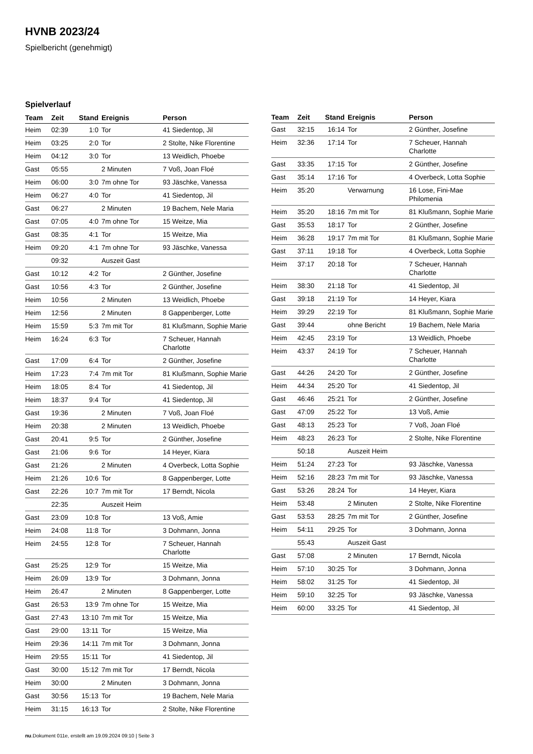HVNB 2023/24
Spielbericht (genehmigt)
Spielverlauf
| Team | Zeit | Stand | Ereignis | Person |
| --- | --- | --- | --- | --- |
| Heim | 02:39 | 1:0 | Tor | 41 Siedentop, Jil |
| Heim | 03:25 | 2:0 | Tor | 2 Stolte, Nike Florentine |
| Heim | 04:12 | 3:0 | Tor | 13 Weidlich, Phoebe |
| Gast | 05:55 | | 2 Minuten | 7 Voß, Joan Floé |
| Heim | 06:00 | 3:0 | 7m ohne Tor | 93 Jäschke, Vanessa |
| Heim | 06:27 | 4:0 | Tor | 41 Siedentop, Jil |
| Gast | 06:27 | | 2 Minuten | 19 Bachem, Nele Maria |
| Gast | 07:05 | 4:0 | 7m ohne Tor | 15 Weitze, Mia |
| Gast | 08:35 | 4:1 | Tor | 15 Weitze, Mia |
| Heim | 09:20 | 4:1 | 7m ohne Tor | 93 Jäschke, Vanessa |
| | 09:32 | | Auszeit Gast | |
| Gast | 10:12 | 4:2 | Tor | 2 Günther, Josefine |
| Gast | 10:56 | 4:3 | Tor | 2 Günther, Josefine |
| Heim | 10:56 | | 2 Minuten | 13 Weidlich, Phoebe |
| Heim | 12:56 | | 2 Minuten | 8 Gappenberger, Lotte |
| Heim | 15:59 | 5:3 | 7m mit Tor | 81 Klußmann, Sophie Marie |
| Heim | 16:24 | 6:3 | Tor | 7 Scheuer, Hannah Charlotte |
| Gast | 17:09 | 6:4 | Tor | 2 Günther, Josefine |
| Heim | 17:23 | 7:4 | 7m mit Tor | 81 Klußmann, Sophie Marie |
| Heim | 18:05 | 8:4 | Tor | 41 Siedentop, Jil |
| Heim | 18:37 | 9:4 | Tor | 41 Siedentop, Jil |
| Gast | 19:36 | | 2 Minuten | 7 Voß, Joan Floé |
| Heim | 20:38 | | 2 Minuten | 13 Weidlich, Phoebe |
| Gast | 20:41 | 9:5 | Tor | 2 Günther, Josefine |
| Gast | 21:06 | 9:6 | Tor | 14 Heyer, Kiara |
| Gast | 21:26 | | 2 Minuten | 4 Overbeck, Lotta Sophie |
| Heim | 21:26 | 10:6 | Tor | 8 Gappenberger, Lotte |
| Gast | 22:26 | 10:7 | 7m mit Tor | 17 Berndt, Nicola |
| | 22:35 | | Auszeit Heim | |
| Gast | 23:09 | 10:8 | Tor | 13 Voß, Amie |
| Heim | 24:08 | 11:8 | Tor | 3 Dohmann, Jonna |
| Heim | 24:55 | 12:8 | Tor | 7 Scheuer, Hannah Charlotte |
| Gast | 25:25 | 12:9 | Tor | 15 Weitze, Mia |
| Heim | 26:09 | 13:9 | Tor | 3 Dohmann, Jonna |
| Heim | 26:47 | | 2 Minuten | 8 Gappenberger, Lotte |
| Gast | 26:53 | 13:9 | 7m ohne Tor | 15 Weitze, Mia |
| Gast | 27:43 | 13:10 | 7m mit Tor | 15 Weitze, Mia |
| Gast | 29:00 | 13:11 | Tor | 15 Weitze, Mia |
| Heim | 29:36 | 14:11 | 7m mit Tor | 3 Dohmann, Jonna |
| Heim | 29:55 | 15:11 | Tor | 41 Siedentop, Jil |
| Gast | 30:00 | 15:12 | 7m mit Tor | 17 Berndt, Nicola |
| Heim | 30:00 | | 2 Minuten | 3 Dohmann, Jonna |
| Gast | 30:56 | 15:13 | Tor | 19 Bachem, Nele Maria |
| Heim | 31:15 | 16:13 | Tor | 2 Stolte, Nike Florentine |
| Team | Zeit | Stand | Ereignis | Person |
| --- | --- | --- | --- | --- |
| Gast | 32:15 | 16:14 | Tor | 2 Günther, Josefine |
| Heim | 32:36 | 17:14 | Tor | 7 Scheuer, Hannah Charlotte |
| Gast | 33:35 | 17:15 | Tor | 2 Günther, Josefine |
| Gast | 35:14 | 17:16 | Tor | 4 Overbeck, Lotta Sophie |
| Heim | 35:20 | | Verwarnung | 16 Lose, Fini-Mae Philomenia |
| Heim | 35:20 | 18:16 | 7m mit Tor | 81 Klußmann, Sophie Marie |
| Gast | 35:53 | 18:17 | Tor | 2 Günther, Josefine |
| Heim | 36:28 | 19:17 | 7m mit Tor | 81 Klußmann, Sophie Marie |
| Gast | 37:11 | 19:18 | Tor | 4 Overbeck, Lotta Sophie |
| Heim | 37:17 | 20:18 | Tor | 7 Scheuer, Hannah Charlotte |
| Heim | 38:30 | 21:18 | Tor | 41 Siedentop, Jil |
| Gast | 39:18 | 21:19 | Tor | 14 Heyer, Kiara |
| Heim | 39:29 | 22:19 | Tor | 81 Klußmann, Sophie Marie |
| Gast | 39:44 | | ohne Bericht | 19 Bachem, Nele Maria |
| Heim | 42:45 | 23:19 | Tor | 13 Weidlich, Phoebe |
| Heim | 43:37 | 24:19 | Tor | 7 Scheuer, Hannah Charlotte |
| Gast | 44:26 | 24:20 | Tor | 2 Günther, Josefine |
| Heim | 44:34 | 25:20 | Tor | 41 Siedentop, Jil |
| Gast | 46:46 | 25:21 | Tor | 2 Günther, Josefine |
| Gast | 47:09 | 25:22 | Tor | 13 Voß, Amie |
| Gast | 48:13 | 25:23 | Tor | 7 Voß, Joan Floé |
| Heim | 48:23 | 26:23 | Tor | 2 Stolte, Nike Florentine |
| | 50:18 | | Auszeit Heim | |
| Heim | 51:24 | 27:23 | Tor | 93 Jäschke, Vanessa |
| Heim | 52:16 | 28:23 | 7m mit Tor | 93 Jäschke, Vanessa |
| Gast | 53:26 | 28:24 | Tor | 14 Heyer, Kiara |
| Heim | 53:48 | | 2 Minuten | 2 Stolte, Nike Florentine |
| Gast | 53:53 | 28:25 | 7m mit Tor | 2 Günther, Josefine |
| Heim | 54:11 | 29:25 | Tor | 3 Dohmann, Jonna |
| | 55:43 | | Auszeit Gast | |
| Gast | 57:08 | | 2 Minuten | 17 Berndt, Nicola |
| Heim | 57:10 | 30:25 | Tor | 3 Dohmann, Jonna |
| Heim | 58:02 | 31:25 | Tor | 41 Siedentop, Jil |
| Heim | 59:10 | 32:25 | Tor | 93 Jäschke, Vanessa |
| Heim | 60:00 | 33:25 | Tor | 41 Siedentop, Jil |
nu.Dokument 011e, erstellt am 19.09.2024 09:10 | Seite 3